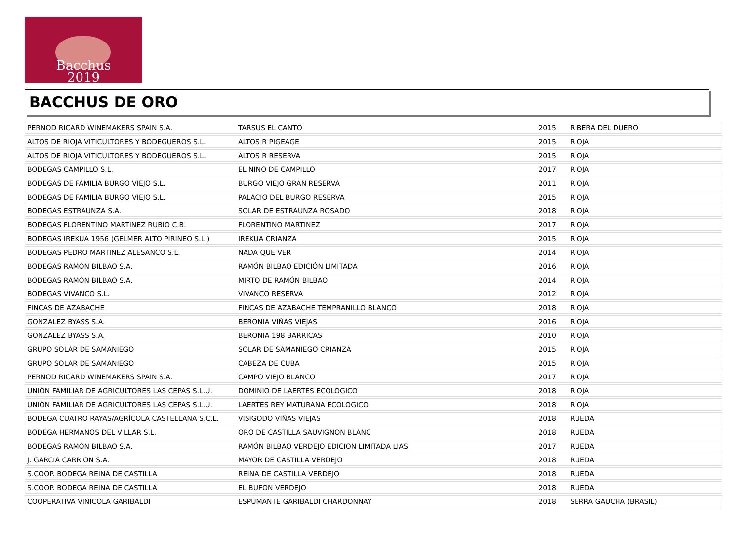Bacchus
2019
BACCHUS DE ORO
| PERNOD RICARD WINEMAKERS SPAIN S.A. | TARSUS EL CANTO | 2015 | RIBERA DEL DUERO |
| ALTOS DE RIOJA VITICULTORES Y BODEGUEROS S.L. | ALTOS R PIGEAGE | 2015 | RIOJA |
| ALTOS DE RIOJA VITICULTORES Y BODEGUEROS S.L. | ALTOS R RESERVA | 2015 | RIOJA |
| BODEGAS CAMPILLO S.L. | EL NIÑO DE CAMPILLO | 2017 | RIOJA |
| BODEGAS DE FAMILIA BURGO VIEJO S.L. | BURGO VIEJO GRAN RESERVA | 2011 | RIOJA |
| BODEGAS DE FAMILIA BURGO VIEJO S.L. | PALACIO DEL BURGO RESERVA | 2015 | RIOJA |
| BODEGAS ESTRAUNZA S.A. | SOLAR DE ESTRAUNZA ROSADO | 2018 | RIOJA |
| BODEGAS FLORENTINO MARTINEZ RUBIO C.B. | FLORENTINO MARTINEZ | 2017 | RIOJA |
| BODEGAS IREKUA 1956 (GELMER ALTO PIRINEO S.L.) | IREKUA CRIANZA | 2015 | RIOJA |
| BODEGAS PEDRO MARTINEZ ALESANCO S.L. | NADA QUE VER | 2014 | RIOJA |
| BODEGAS RAMÓN BILBAO S.A. | RAMÓN BILBAO EDICIÓN LIMITADA | 2016 | RIOJA |
| BODEGAS RAMÓN BILBAO S.A. | MIRTO DE RAMÓN BILBAO | 2014 | RIOJA |
| BODEGAS VIVANCO S.L. | VIVANCO RESERVA | 2012 | RIOJA |
| FINCAS DE AZABACHE | FINCAS DE AZABACHE TEMPRANILLO BLANCO | 2018 | RIOJA |
| GONZALEZ BYASS S.A. | BERONIA VIÑAS VIEJAS | 2016 | RIOJA |
| GONZALEZ BYASS S.A. | BERONIA 198 BARRICAS | 2010 | RIOJA |
| GRUPO SOLAR DE SAMANIEGO | SOLAR DE SAMANIEGO CRIANZA | 2015 | RIOJA |
| GRUPO SOLAR DE SAMANIEGO | CABEZA DE CUBA | 2015 | RIOJA |
| PERNOD RICARD WINEMAKERS SPAIN S.A. | CAMPO VIEJO BLANCO | 2017 | RIOJA |
| UNIÓN FAMILIAR DE AGRICULTORES LAS CEPAS S.L.U. | DOMINIO DE LAERTES ECOLOGICO | 2018 | RIOJA |
| UNIÓN FAMILIAR DE AGRICULTORES LAS CEPAS S.L.U. | LAERTES REY MATURANA ECOLOGICO | 2018 | RIOJA |
| BODEGA CUATRO RAYAS/AGRÍCOLA CASTELLANA S.C.L. | VISIGODO VIÑAS VIEJAS | 2018 | RUEDA |
| BODEGA HERMANOS DEL VILLAR S.L. | ORO DE CASTILLA SAUVIGNON BLANC | 2018 | RUEDA |
| BODEGAS RAMÓN BILBAO S.A. | RAMÓN BILBAO VERDEJO EDICION LIMITADA LIAS | 2017 | RUEDA |
| J. GARCIA CARRION S.A. | MAYOR DE CASTILLA VERDEJO | 2018 | RUEDA |
| S.COOP. BODEGA REINA DE CASTILLA | REINA DE CASTILLA VERDEJO | 2018 | RUEDA |
| S.COOP. BODEGA REINA DE CASTILLA | EL BUFON VERDEJO | 2018 | RUEDA |
| COOPERATIVA VINICOLA GARIBALDI | ESPUMANTE GARIBALDI CHARDONNAY | 2018 | SERRA GAUCHA (BRASIL) |